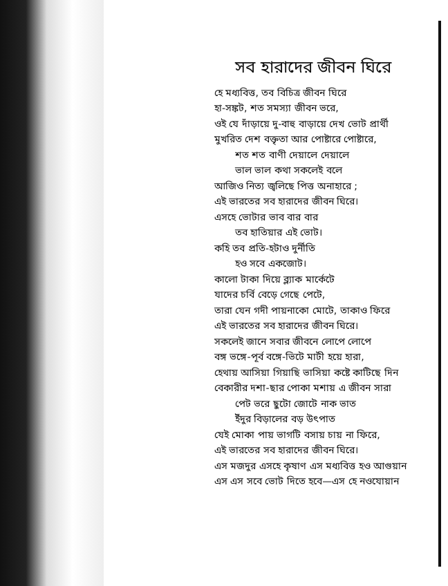সব হারাদের জীবন ঘিরে
হে মধ্যবিত্ত, তব বিচিত্র জীবন ঘিরে
হা-সঙ্কট, শত সমস্যা জীবন ভরে,
ওই যে দাঁড়ায়ে দু-বাহু বাড়ায়ে দেখ ভোট প্রার্থী
মুখরিত দেশ বক্তৃতা আর পোষ্টারে পোষ্টারে,
শত শত বাণী দেয়ালে দেয়ালে
ভাল ভাল কথা সকলেই বলে
আজিও নিত্য জ্বলিছে পিত্ত অনাহারে ;
এই ভারতের সব হারাদের জীবন ঘিরে।
এসহে ভোটার ভাব বার বার
তব হাতিয়ার এই ভোট।
কহি তব প্রতি-হটাও দুর্নীতি
হও সবে একজোট।
কালো টাকা দিয়ে ব্ল্যাক মার্কেটে
যাদের চর্বি বেড়ে গেছে পেটে,
তারা যেন গদী পায়নাকো মোটে, তাকাও ফিরে
এই ভারতের সব হারাদের জীবন ঘিরে।
সকলেই জানে সবার জীবনে লোপে লোপে
বঙ্গ ভঙ্গে-পূর্ব বঙ্গে-ভিটে মাটী হয়ে হারা,
হেথায় আসিয়া গিয়াছি ভাসিয়া কষ্টে কাটিছে দিন
বেকারীর দশা-ছার পোকা মশায় এ জীবন সারা
পেট ভরে ছুটো জোটে নাক ভাত
ইঁদুর বিড়ালের বড় উৎপাত
যেই মোকা পায় ভাগটি বসায় চায় না ফিরে,
এই ভারতের সব হারাদের জীবন ঘিরে।
এস মজদুর এসহে কৃষাণ এস মধ্যবিত্ত হও আগুয়ান
এস এস সবে ভোট দিতে হবে—এস হে নওযোয়ান